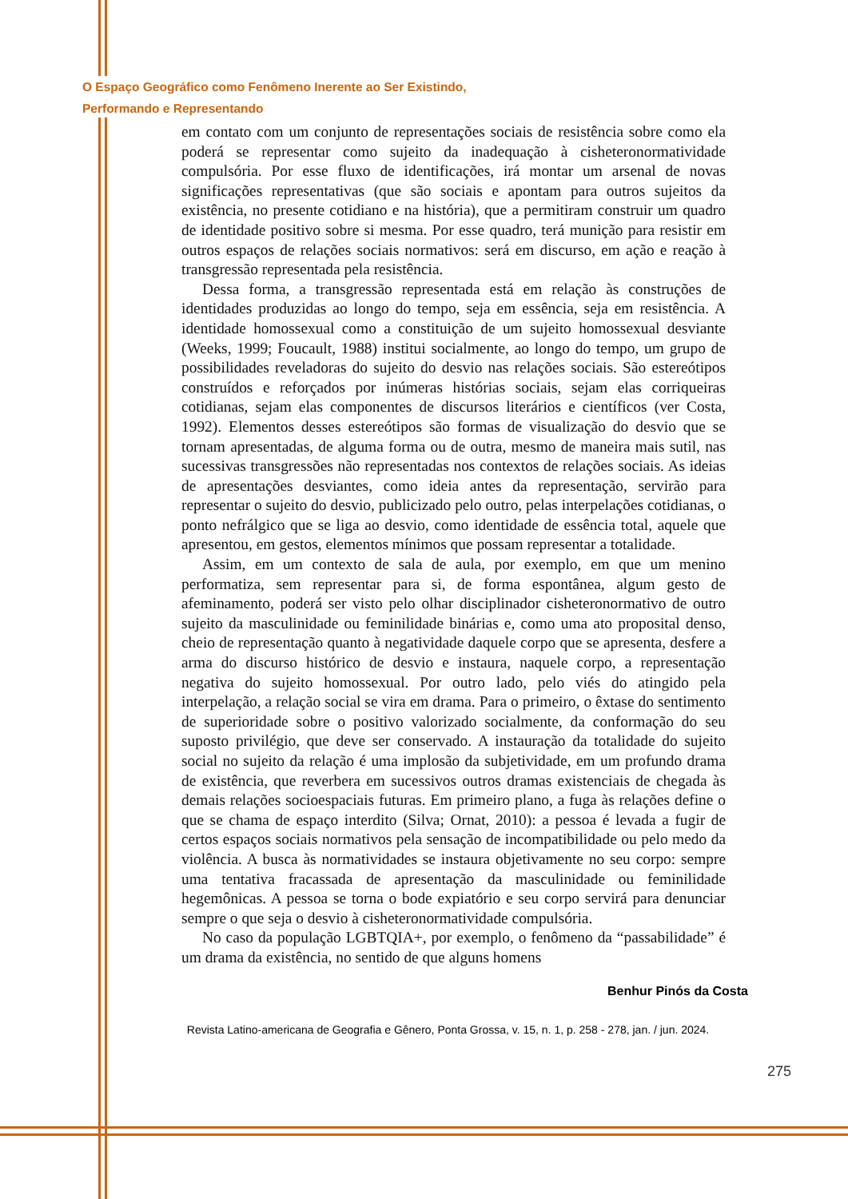O Espaço Geográfico como Fenômeno Inerente ao Ser Existindo,
Performando e Representando
em contato com um conjunto de representações sociais de resistência sobre como ela poderá se representar como sujeito da inadequação à cisheteronormatividade compulsória. Por esse fluxo de identificações, irá montar um arsenal de novas significações representativas (que são sociais e apontam para outros sujeitos da existência, no presente cotidiano e na história), que a permitiram construir um quadro de identidade positivo sobre si mesma. Por esse quadro, terá munição para resistir em outros espaços de relações sociais normativos: será em discurso, em ação e reação à transgressão representada pela resistência.
Dessa forma, a transgressão representada está em relação às construções de identidades produzidas ao longo do tempo, seja em essência, seja em resistência. A identidade homossexual como a constituição de um sujeito homossexual desviante (Weeks, 1999; Foucault, 1988) institui socialmente, ao longo do tempo, um grupo de possibilidades reveladoras do sujeito do desvio nas relações sociais. São estereótipos construídos e reforçados por inúmeras histórias sociais, sejam elas corriqueiras cotidianas, sejam elas componentes de discursos literários e científicos (ver Costa, 1992). Elementos desses estereótipos são formas de visualização do desvio que se tornam apresentadas, de alguma forma ou de outra, mesmo de maneira mais sutil, nas sucessivas transgressões não representadas nos contextos de relações sociais. As ideias de apresentações desviantes, como ideia antes da representação, servirão para representar o sujeito do desvio, publicizado pelo outro, pelas interpelações cotidianas, o ponto nefrálgico que se liga ao desvio, como identidade de essência total, aquele que apresentou, em gestos, elementos mínimos que possam representar a totalidade.
Assim, em um contexto de sala de aula, por exemplo, em que um menino performatiza, sem representar para si, de forma espontânea, algum gesto de afeminamento, poderá ser visto pelo olhar disciplinador cisheteronormativo de outro sujeito da masculinidade ou feminilidade binárias e, como uma ato proposital denso, cheio de representação quanto à negatividade daquele corpo que se apresenta, desfere a arma do discurso histórico de desvio e instaura, naquele corpo, a representação negativa do sujeito homossexual. Por outro lado, pelo viés do atingido pela interpelação, a relação social se vira em drama. Para o primeiro, o êxtase do sentimento de superioridade sobre o positivo valorizado socialmente, da conformação do seu suposto privilégio, que deve ser conservado. A instauração da totalidade do sujeito social no sujeito da relação é uma implosão da subjetividade, em um profundo drama de existência, que reverbera em sucessivos outros dramas existenciais de chegada às demais relações socioespaciais futuras. Em primeiro plano, a fuga às relações define o que se chama de espaço interdito (Silva; Ornat, 2010): a pessoa é levada a fugir de certos espaços sociais normativos pela sensação de incompatibilidade ou pelo medo da violência. A busca às normatividades se instaura objetivamente no seu corpo: sempre uma tentativa fracassada de apresentação da masculinidade ou feminilidade hegemônicas. A pessoa se torna o bode expiatório e seu corpo servirá para denunciar sempre o que seja o desvio à cisheteronormatividade compulsória.
No caso da população LGBTQIA+, por exemplo, o fenômeno da “passabilidade” é um drama da existência, no sentido de que alguns homens
275
Benhur Pinós da Costa
Revista Latino-americana de Geografia e Gênero, Ponta Grossa, v. 15, n. 1, p. 258 - 278, jan. / jun. 2024.